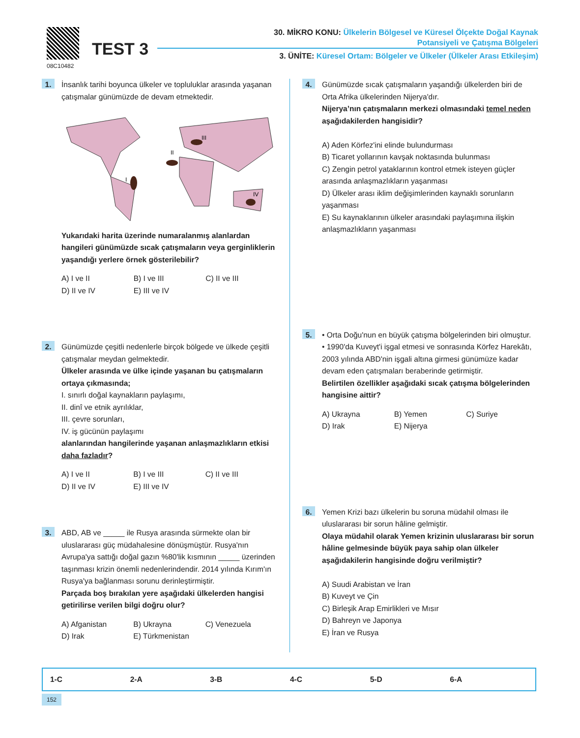08C10482
TEST 3
30. MİKRO KONU: Ülkelerin Bölgesel ve Küresel Ölçekte Doğal Kaynak
Potansiyeli ve Çatışma Bölgeleri
3. ÜNİTE: Küresel Ortam: Bölgeler ve Ülkeler (Ülkeler Arası Etkileşim)
1.
İnsanlık tarihi boyunca ülkeler ve topluluklar arasında yaşanan çatışmalar günümüzde de devam etmektedir.
I
II
III
IV
Yukarıdaki harita üzerinde numaralanmış alanlardan hangileri günümüzde sıcak çatışmaların veya gerginliklerin yaşandığı yerlere örnek gösterilebilir?
A) I ve II B) I ve III C) II ve III D) II ve IV E) III ve IV
2.
Günümüzde çeşitli nedenlerle birçok bölgede ve ülkede çeşitli çatışmalar meydan gelmektedir.
Ülkeler arasında ve ülke içinde yaşanan bu çatışmaların ortaya çıkmasında;
I. sınırlı doğal kaynakların paylaşımı,
II. dinî ve etnik ayrılıklar,
III. çevre sorunları,
IV. iş gücünün paylaşımı
alanlarından hangilerinde yaşanan anlaşmazlıkların etkisi daha fazladır?
A) I ve II B) I ve III C) II ve III D) II ve IV E) III ve IV
3.
ABD, AB ve _____ ile Rusya arasında sürmekte olan bir uluslararası güç müdahalesine dönüşmüştür. Rusya'nın Avrupa'ya sattığı doğal gazın %80'lik kısmının _____ üzerinden taşınması krizin önemli nedenlerindendir. 2014 yılında Kırım'ın Rusya'ya bağlanması sorunu derinleştirmiştir.
Parçada boş bırakılan yere aşağıdaki ülkelerden hangisi getirilirse verilen bilgi doğru olur?
A) Afganistan B) Ukrayna C) Venezuela D) Irak E) Türkmenistan
4.
Günümüzde sıcak çatışmaların yaşandığı ülkelerden biri de Orta Afrika ülkelerinden Nijerya'dır.
Nijerya’nın çatışmaların merkezi olmasındaki temel neden aşağıdakilerden hangisidir?
A) Aden Körfez'ini elinde bulundurması
B) Ticaret yollarının kavşak noktasında bulunması
C) Zengin petrol yataklarının kontrol etmek isteyen güçler arasında anlaşmazlıkların yaşanması
D) Ülkeler arası iklim değişimlerinden kaynaklı sorunların yaşanması
E) Su kaynaklarının ülkeler arasındaki paylaşımına ilişkin anlaşmazlıkların yaşanması
5.
• Orta Doğu'nun en büyük çatışma bölgelerinden biri olmuştur.
• 1990'da Kuveyt'i işgal etmesi ve sonrasında Körfez Harekâtı, 2003 yılında ABD'nin işgali altına girmesi günümüze kadar devam eden çatışmaları beraberinde getirmiştir.
Belirtilen özellikler aşağıdaki sıcak çatışma bölgelerinden hangisine aittir?
A) Ukrayna B) Yemen C) Suriye D) Irak E) Nijerya
6.
Yemen Krizi bazı ülkelerin bu soruna müdahil olması ile uluslararası bir sorun hâline gelmiştir.
Olaya müdahil olarak Yemen krizinin uluslararası bir sorun hâline gelmesinde büyük paya sahip olan ülkeler aşağıdakilerin hangisinde doğru verilmiştir?
A) Suudi Arabistan ve İran
B) Kuveyt ve Çin
C) Birleşik Arap Emirlikleri ve Mısır
D) Bahreyn ve Japonya
E) İran ve Rusya
| 1-C | 2-A | 3-B | 4-C | 5-D | 6-A |
152